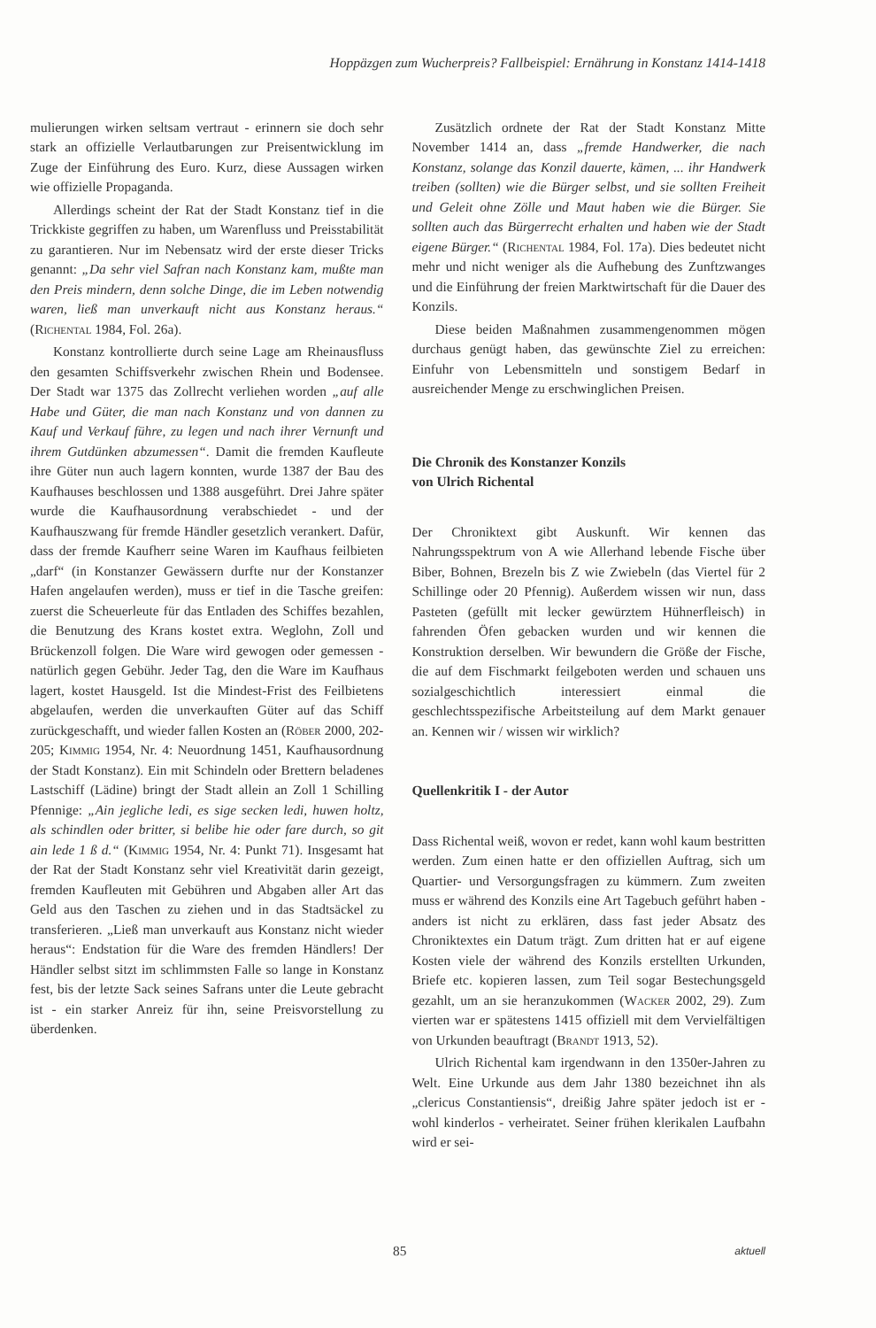Hoppäzgen zum Wucherpreis? Fallbeispiel: Ernährung in Konstanz 1414-1418
mulierungen wirken seltsam vertraut - erinnern sie doch sehr stark an offizielle Verlautbarungen zur Preisentwicklung im Zuge der Einführung des Euro. Kurz, diese Aussagen wirken wie offizielle Propaganda.
Allerdings scheint der Rat der Stadt Konstanz tief in die Trickkiste gegriffen zu haben, um Warenfluss und Preisstabilität zu garantieren. Nur im Nebensatz wird der erste dieser Tricks genannt: „Da sehr viel Safran nach Konstanz kam, mußte man den Preis mindern, denn solche Dinge, die im Leben notwendig waren, ließ man unverkauft nicht aus Konstanz heraus.“ (Richental 1984, Fol. 26a).
Konstanz kontrollierte durch seine Lage am Rheinausfluss den gesamten Schiffsverkehr zwischen Rhein und Bodensee. Der Stadt war 1375 das Zollrecht verliehen worden „auf alle Habe und Güter, die man nach Konstanz und von dannen zu Kauf und Verkauf führe, zu legen und nach ihrer Vernunft und ihrem Gutdünken abzumessen“. Damit die fremden Kaufleute ihre Güter nun auch lagern konnten, wurde 1387 der Bau des Kaufhauses beschlossen und 1388 ausgeführt. Drei Jahre später wurde die Kaufhausordnung verabschiedet - und der Kaufhauszwang für fremde Händler gesetzlich verankert. Dafür, dass der fremde Kaufherr seine Waren im Kaufhaus feilbieten „darf“ (in Konstanzer Gewässern durfte nur der Konstanzer Hafen angelaufen werden), muss er tief in die Tasche greifen: zuerst die Scheuerleute für das Entladen des Schiffes bezahlen, die Benutzung des Krans kostet extra. Weglohn, Zoll und Brückenzoll folgen. Die Ware wird gewogen oder gemessen - natürlich gegen Gebühr. Jeder Tag, den die Ware im Kaufhaus lagert, kostet Hausgeld. Ist die Mindest-Frist des Feilbietens abgelaufen, werden die unverkauften Güter auf das Schiff zurückgeschafft, und wieder fallen Kosten an (Röber 2000, 202-205; Kimmig 1954, Nr. 4: Neuordnung 1451, Kaufhausordnung der Stadt Konstanz). Ein mit Schindeln oder Brettern beladenes Lastschiff (Lädine) bringt der Stadt allein an Zoll 1 Schilling Pfennige: „Ain jegliche ledi, es sige secken ledi, huwen holtz, als schindlen oder britter, si belibe hie oder fare durch, so git ain lede 1 ß d.“ (Kimmig 1954, Nr. 4: Punkt 71). Insgesamt hat der Rat der Stadt Konstanz sehr viel Kreativität darin gezeigt, fremden Kaufleuten mit Gebühren und Abgaben aller Art das Geld aus den Taschen zu ziehen und in das Stadtsäckel zu transferieren. „Ließ man unverkauft aus Konstanz nicht wieder heraus“: Endstation für die Ware des fremden Händlers! Der Händler selbst sitzt im schlimmsten Falle so lange in Konstanz fest, bis der letzte Sack seines Safrans unter die Leute gebracht ist - ein starker Anreiz für ihn, seine Preisvorstellung zu überdenken.
Zusätzlich ordnete der Rat der Stadt Konstanz Mitte November 1414 an, dass „fremde Handwerker, die nach Konstanz, solange das Konzil dauerte, kämen, ... ihr Handwerk treiben (sollten) wie die Bürger selbst, und sie sollten Freiheit und Geleit ohne Zölle und Maut haben wie die Bürger. Sie sollten auch das Bürgerrecht erhalten und haben wie der Stadt eigene Bürger.“ (Richental 1984, Fol. 17a). Dies bedeutet nicht mehr und nicht weniger als die Aufhebung des Zunftzwanges und die Einführung der freien Marktwirtschaft für die Dauer des Konzils.
Diese beiden Maßnahmen zusammengenommen mögen durchaus genügt haben, das gewünschte Ziel zu erreichen: Einfuhr von Lebensmitteln und sonstigem Bedarf in ausreichender Menge zu erschwinglichen Preisen.
Die Chronik des Konstanzer Konzils
von Ulrich Richental
Der Chroniktext gibt Auskunft. Wir kennen das Nahrungsspektrum von A wie Allerhand lebende Fische über Biber, Bohnen, Brezeln bis Z wie Zwiebeln (das Viertel für 2 Schillinge oder 20 Pfennig). Außerdem wissen wir nun, dass Pasteten (gefüllt mit lecker gewürztem Hühnerfleisch) in fahrenden Öfen gebacken wurden und wir kennen die Konstruktion derselben. Wir bewundern die Größe der Fische, die auf dem Fischmarkt feilgeboten werden und schauen uns sozialgeschichtlich interessiert einmal die geschlechtsspezifische Arbeitsteilung auf dem Markt genauer an. Kennen wir / wissen wir wirklich?
Quellenkritik I - der Autor
Dass Richental weiß, wovon er redet, kann wohl kaum bestritten werden. Zum einen hatte er den offiziellen Auftrag, sich um Quartier- und Versorgungsfragen zu kümmern. Zum zweiten muss er während des Konzils eine Art Tagebuch geführt haben - anders ist nicht zu erklären, dass fast jeder Absatz des Chroniktextes ein Datum trägt. Zum dritten hat er auf eigene Kosten viele der während des Konzils erstellten Urkunden, Briefe etc. kopieren lassen, zum Teil sogar Bestechungsgeld gezahlt, um an sie heranzukommen (Wacker 2002, 29). Zum vierten war er spätestens 1415 offiziell mit dem Vervielfältigen von Urkunden beauftragt (Brandt 1913, 52).
Ulrich Richental kam irgendwann in den 1350er-Jahren zu Welt. Eine Urkunde aus dem Jahr 1380 bezeichnet ihn als „clericus Constantiensis“, dreißig Jahre später jedoch ist er - wohl kinderlos - verheiratet. Seiner frühen klerikalen Laufbahn wird er sei-
85 aktuell